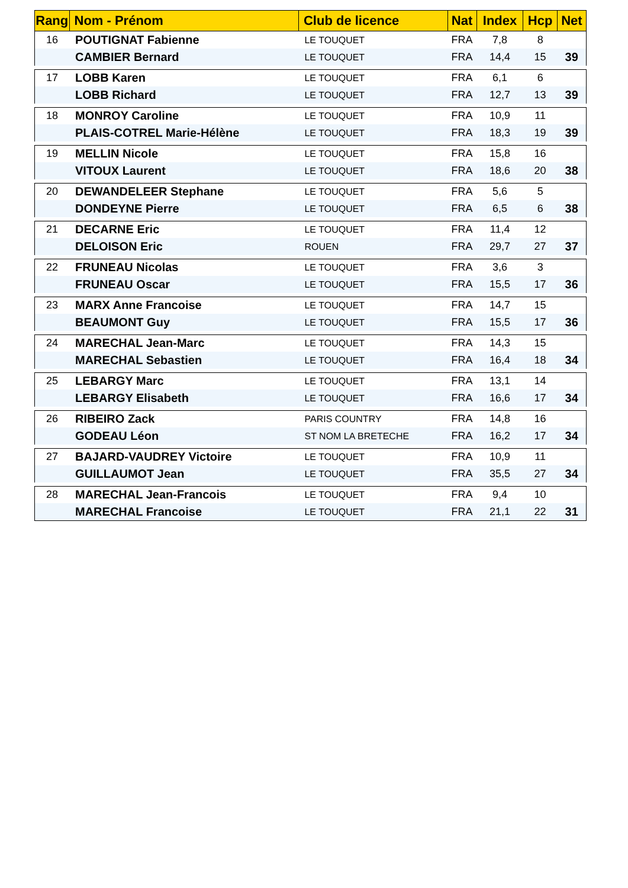| Rang | Nom - Prénom | Club de licence | Nat | Index | Hcp | Net |
| --- | --- | --- | --- | --- | --- | --- |
| 16 | POUTIGNAT Fabienne | LE TOUQUET | FRA | 7,8 | 8 | |
| | CAMBIER Bernard | LE TOUQUET | FRA | 14,4 | 15 | 39 |
| 17 | LOBB Karen | LE TOUQUET | FRA | 6,1 | 6 | |
| | LOBB Richard | LE TOUQUET | FRA | 12,7 | 13 | 39 |
| 18 | MONROY Caroline | LE TOUQUET | FRA | 10,9 | 11 | |
| | PLAIS-COTREL Marie-Hélène | LE TOUQUET | FRA | 18,3 | 19 | 39 |
| 19 | MELLIN Nicole | LE TOUQUET | FRA | 15,8 | 16 | |
| | VITOUX Laurent | LE TOUQUET | FRA | 18,6 | 20 | 38 |
| 20 | DEWANDELEER Stephane | LE TOUQUET | FRA | 5,6 | 5 | |
| | DONDEYNE Pierre | LE TOUQUET | FRA | 6,5 | 6 | 38 |
| 21 | DECARNE Eric | LE TOUQUET | FRA | 11,4 | 12 | |
| | DELOISON Eric | ROUEN | FRA | 29,7 | 27 | 37 |
| 22 | FRUNEAU Nicolas | LE TOUQUET | FRA | 3,6 | 3 | |
| | FRUNEAU Oscar | LE TOUQUET | FRA | 15,5 | 17 | 36 |
| 23 | MARX Anne Francoise | LE TOUQUET | FRA | 14,7 | 15 | |
| | BEAUMONT Guy | LE TOUQUET | FRA | 15,5 | 17 | 36 |
| 24 | MARECHAL Jean-Marc | LE TOUQUET | FRA | 14,3 | 15 | |
| | MARECHAL Sebastien | LE TOUQUET | FRA | 16,4 | 18 | 34 |
| 25 | LEBARGY Marc | LE TOUQUET | FRA | 13,1 | 14 | |
| | LEBARGY Elisabeth | LE TOUQUET | FRA | 16,6 | 17 | 34 |
| 26 | RIBEIRO Zack | PARIS COUNTRY | FRA | 14,8 | 16 | |
| | GODEAU Léon | ST NOM LA BRETECHE | FRA | 16,2 | 17 | 34 |
| 27 | BAJARD-VAUDREY Victoire | LE TOUQUET | FRA | 10,9 | 11 | |
| | GUILLAUMOT Jean | LE TOUQUET | FRA | 35,5 | 27 | 34 |
| 28 | MARECHAL Jean-Francois | LE TOUQUET | FRA | 9,4 | 10 | |
| | MARECHAL Francoise | LE TOUQUET | FRA | 21,1 | 22 | 31 |